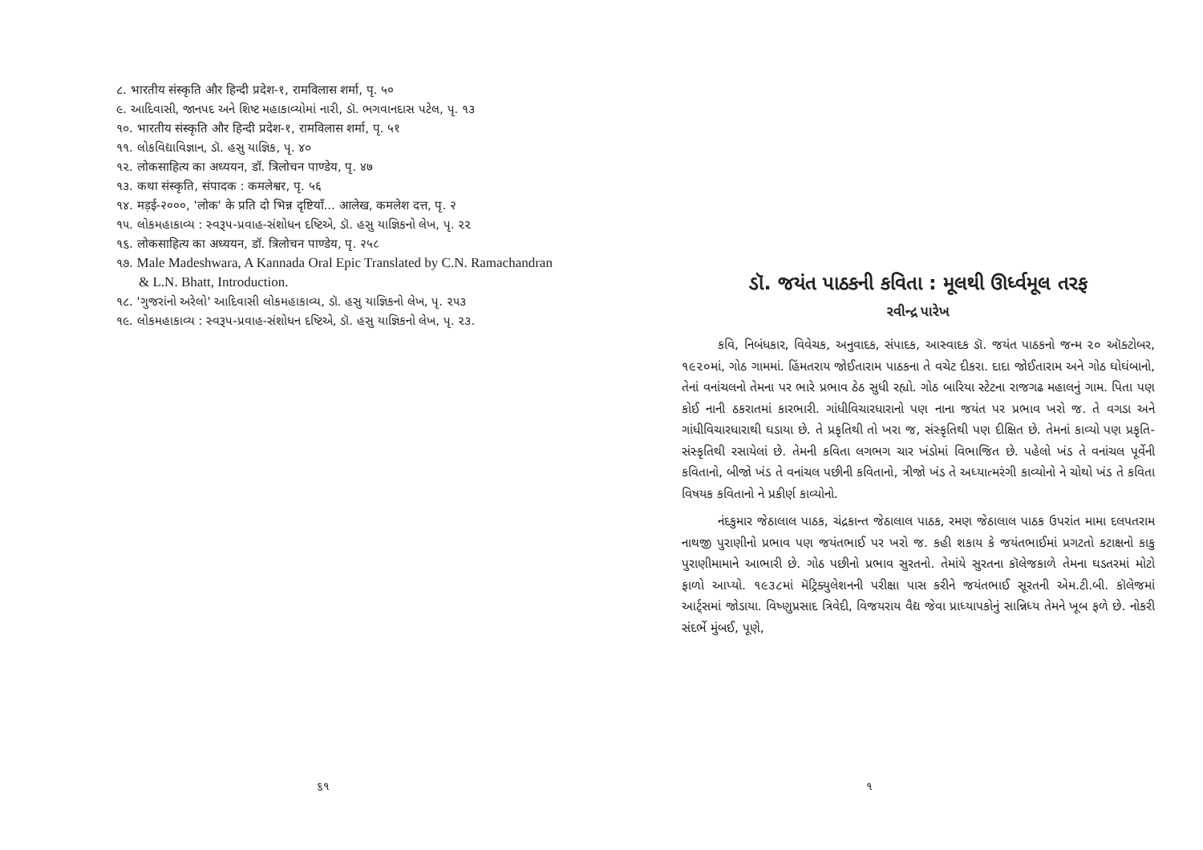૮. भारतीय संस्कृति और हिन्दी प्रदेश-१, रामविलास शर्मा, पृ. ५०
૯. આદિવાસી, જાનપદ અને શિષ્ટ મહાકાવ્યોમાં નારી, ડૉ. ભગવાનદાસ પટેલ, પૃ. ૧૩
૧૦. भारतीय संस्कृति और हिन्दी प्रदेश-१, रामविलास शर्मा, पृ. ५१
૧૧. લોકવિદ્યાવિજ્ઞાન, ડૉ. હસુ યાજ્ઞિક, પૃ. ૪૦
૧૨. लोकसाहित्य का अध्ययन, डॉ. त्रिलोचन पाण्डेय, पृ. ४७
૧૩. कथा संस्कृति, संपादक : कमलेश्वर, पृ. ५६
૧૪. मड़ई-२०००, 'लोक' के प्रति दो भिन्न दृष्टियाँ... आलेख, कमलेश दत्त, पृ. २
૧૫. લોકમહાકાવ્ય : સ્વરૂપ-પ્રવાહ-સંશોધન દષ્ટિએ, ડૉ. હસુ યાજ્ઞિકનો લેખ, પૃ. ૨૨
૧૬. लोकसाहित्य का अध्ययन, डॉ. त्रिलोचन पाण्डेय, पृ. २५८
૧૭. Male Madeshwara, A Kannada Oral Epic Translated by C.N. Ramachandran & L.N. Bhatt, Introduction.
૧૮. 'ગુજરાંનો અરેલો' આદિવાસી લોકમહાકાવ્ય, ડૉ. હસુ યાજ્ઞિકનો લેખ, પૃ. ૨૫૩
૧૯. લોકમહાકાવ્ય : સ્વરૂપ-પ્રવાહ-સંશોધન દષ્ટિએ, ડૉ. હસુ યાજ્ઞિકનો લેખ, પૃ. ૨૩.
૬૧
ડૉ. જયંત પાઠકની કવિતા : મૂલથી ઊર્ધ્વમૂલ તરફ
રવીન્દ્ર પારેખ
કવિ, નિબંધકાર, વિવેચક, અનુવાદક, સંપાદક, આસ્વાદક ડૉ. જયંત પાઠકનો જન્મ ૨૦ ઑક્ટોબર, ૧૯૨૦માં, ગોઠ ગામમાં. હિંમતરાય જોઈતારામ પાઠકના તે વચેટ દીકરા. દાદા જોઈતારામ અને ગોઠ ઘોઘંબાનો, તેનાં વનાંચલનો તેમના પર ભારે પ્રભાવ ઠેઠ સુધી રહ્યો. ગોઠ બારિયા સ્ટેટના રાજગઢ મહાલનું ગામ. પિતા પણ કોઈ નાની ઠકરાતમાં કારભારી. ગાંધીવિચારધારાનો પણ નાના જયંત પર પ્રભાવ ખરો જ. તે વગડા અને ગાંધીવિચારધારાથી ઘડાયા છે. તે પ્રકૃતિથી તો ખરા જ, સંસ્કૃતિથી પણ દીક્ષિત છે. તેમનાં કાવ્યો પણ પ્રકૃતિ-સંસ્કૃતિથી રસાયેલાં છે. તેમની કવિતા લગભગ ચાર ખંડોમાં વિભાજિત છે. પહેલો ખંડ તે વનાંચલ પૂર્વેની કવિતાનો, બીજો ખંડ તે વનાંચલ પછીની કવિતાનો, ત્રીજો ખંડ તે અધ્યાત્મરંગી કાવ્યોનો ને ચોથો ખંડ તે કવિતા વિષયક કવિતાનો ને પ્રકીર્ણ કાવ્યોનો.
નંદકુમાર જેઠાલાલ પાઠક, ચંદ્રકાન્ત જેઠાલાલ પાઠક, રમણ જેઠાલાલ પાઠક ઉપરાંત મામા દલપતરામ નાથજી પુરાણીનો પ્રભાવ પણ જયંતભાઈ પર ખરો જ. કહી શકાય કે જયંતભાઈમાં પ્રગટતો કટાક્ષનો કાકુ પુરાણીમામાને આભારી છે. ગોઠ પછીનો પ્રભાવ સુરતનો. તેમાંયે સુરતના કૉલેજકાળે તેમના ઘડતરમાં મોટો ફાળો આપ્યો. ૧૯૩૮માં મૅટ્રિક્યુલેશનની પરીક્ષા પાસ કરીને જયંતભાઈ સૂરતની એમ.ટી.બી. કૉલેજમાં આર્ટ્સમાં જોડાયા. વિષ્ણુપ્રસાદ ત્રિવેદી, વિજયરાય વૈદ્ય જેવા પ્રાધ્યાપકોનું સાન્નિધ્ય તેમને ખૂબ ફળે છે. નોકરી સંદર્ભે મુંબઈ, પૂણે,
૧